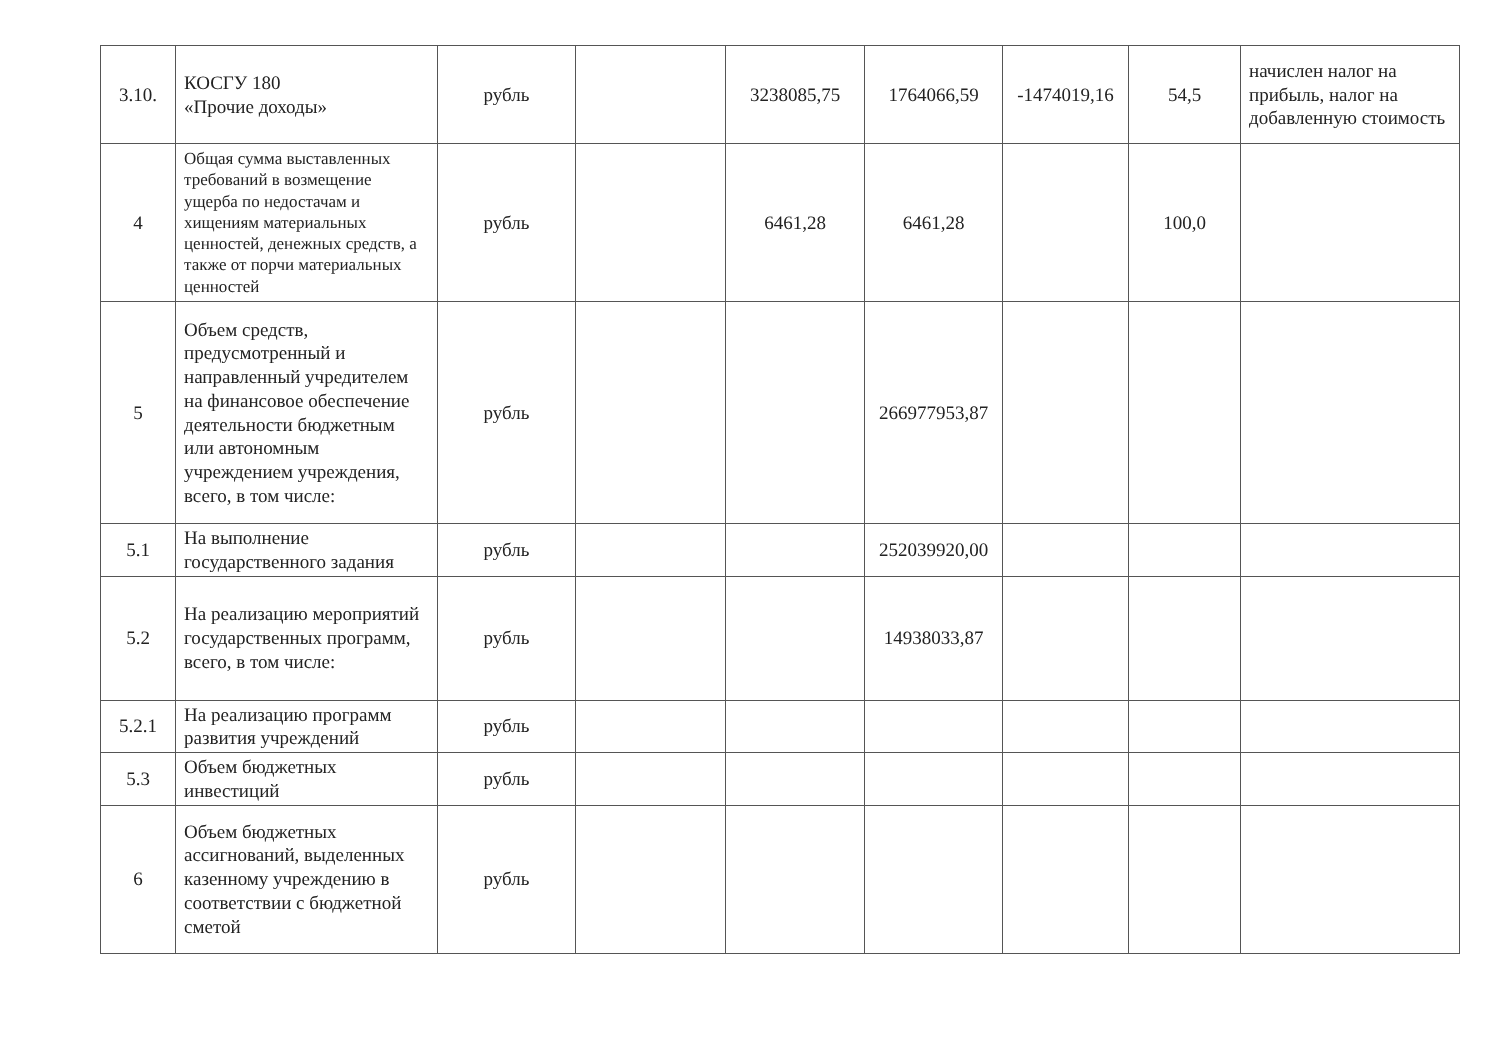| 3.10. | КОСГУ 180 «Прочие доходы» | рубль | | 3238085,75 | 1764066,59 | -1474019,16 | 54,5 | начислен налог на прибыль, налог на добавленную стоимость |
| 4 | Общая сумма выставленных требований в возмещение ущерба по недостачам и хищениям материальных ценностей, денежных средств, а также от порчи материальных ценностей | рубль | | 6461,28 | 6461,28 | | 100,0 | |
| 5 | Объем средств, предусмотренный и направленный учредителем на финансовое обеспечение деятельности бюджетным или автономным учреждением учреждения, всего, в том числе: | рубль | | | 266977953,87 | | | |
| 5.1 | На выполнение государственного задания | рубль | | | 252039920,00 | | | |
| 5.2 | На реализацию мероприятий государственных программ, всего, в том числе: | рубль | | | 14938033,87 | | | |
| 5.2.1 | На реализацию программ развития учреждений | рубль | | | | | | |
| 5.3 | Объем бюджетных инвестиций | рубль | | | | | | |
| 6 | Объем бюджетных ассигнований, выделенных казенному учреждению в соответствии с бюджетной сметой | рубль | | | | | | |